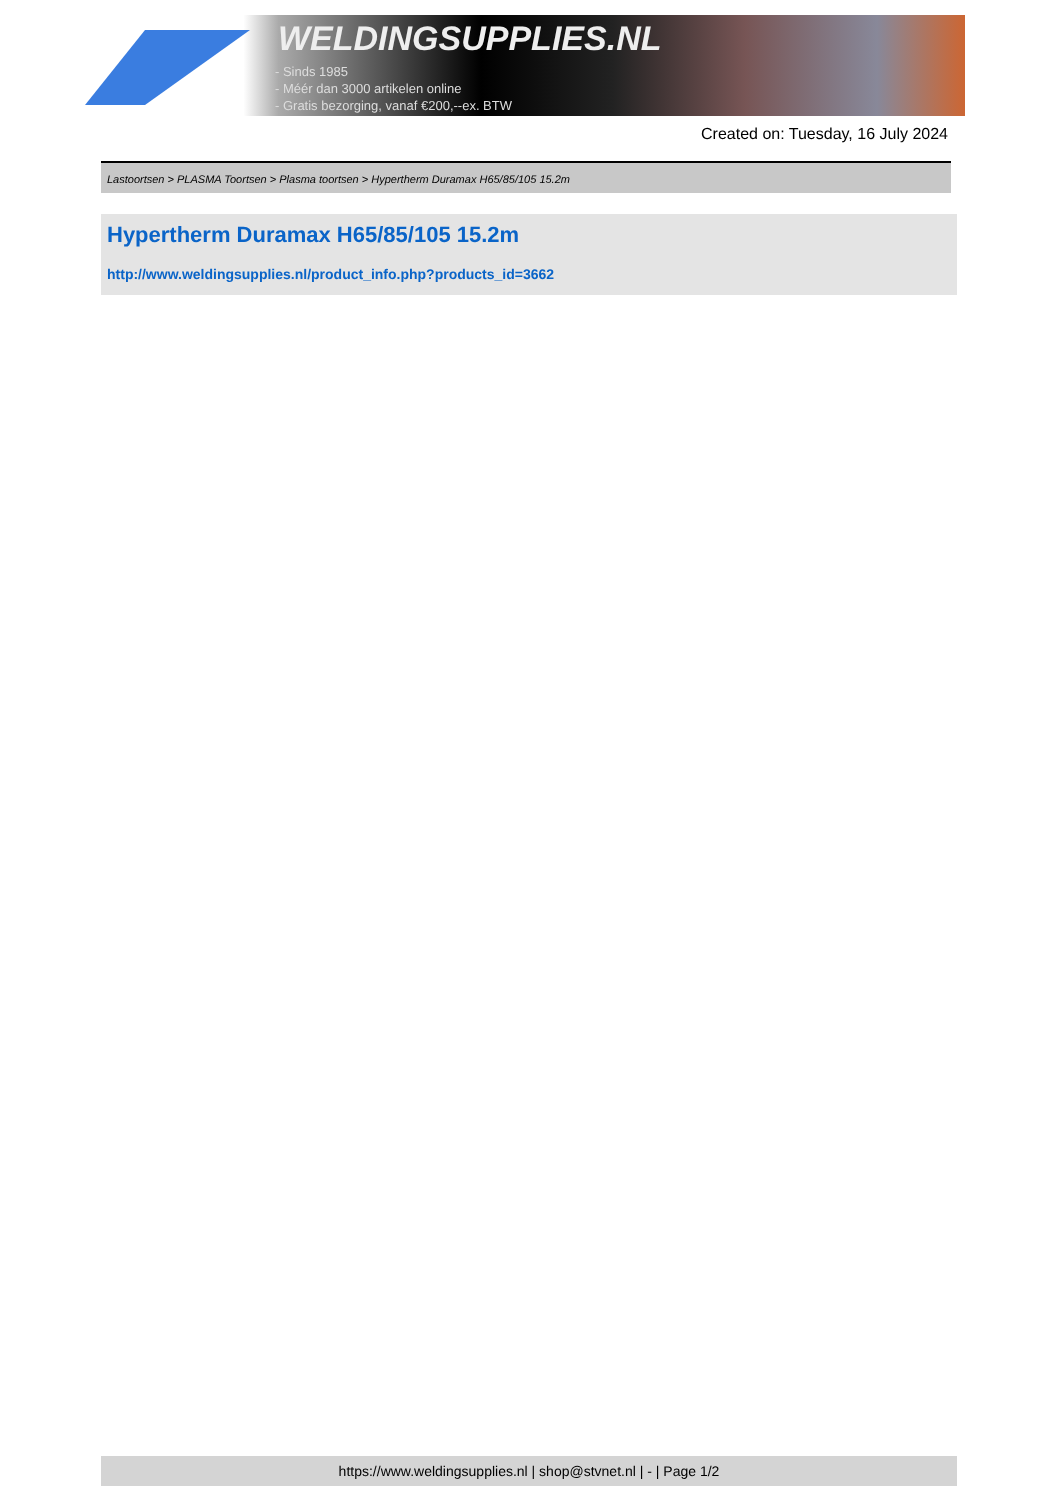WELDINGSUPPLIES.NL
- Sinds 1985
- Méér dan 3000 artikelen online
- Gratis bezorging, vanaf €200,--ex. BTW
Created on: Tuesday, 16 July 2024
Lastoortsen > PLASMA Toortsen > Plasma toortsen > Hypertherm Duramax H65/85/105 15.2m
Hypertherm Duramax H65/85/105 15.2m
http://www.weldingsupplies.nl/product_info.php?products_id=3662
https://www.weldingsupplies.nl | shop@stvnet.nl | - | Page 1/2